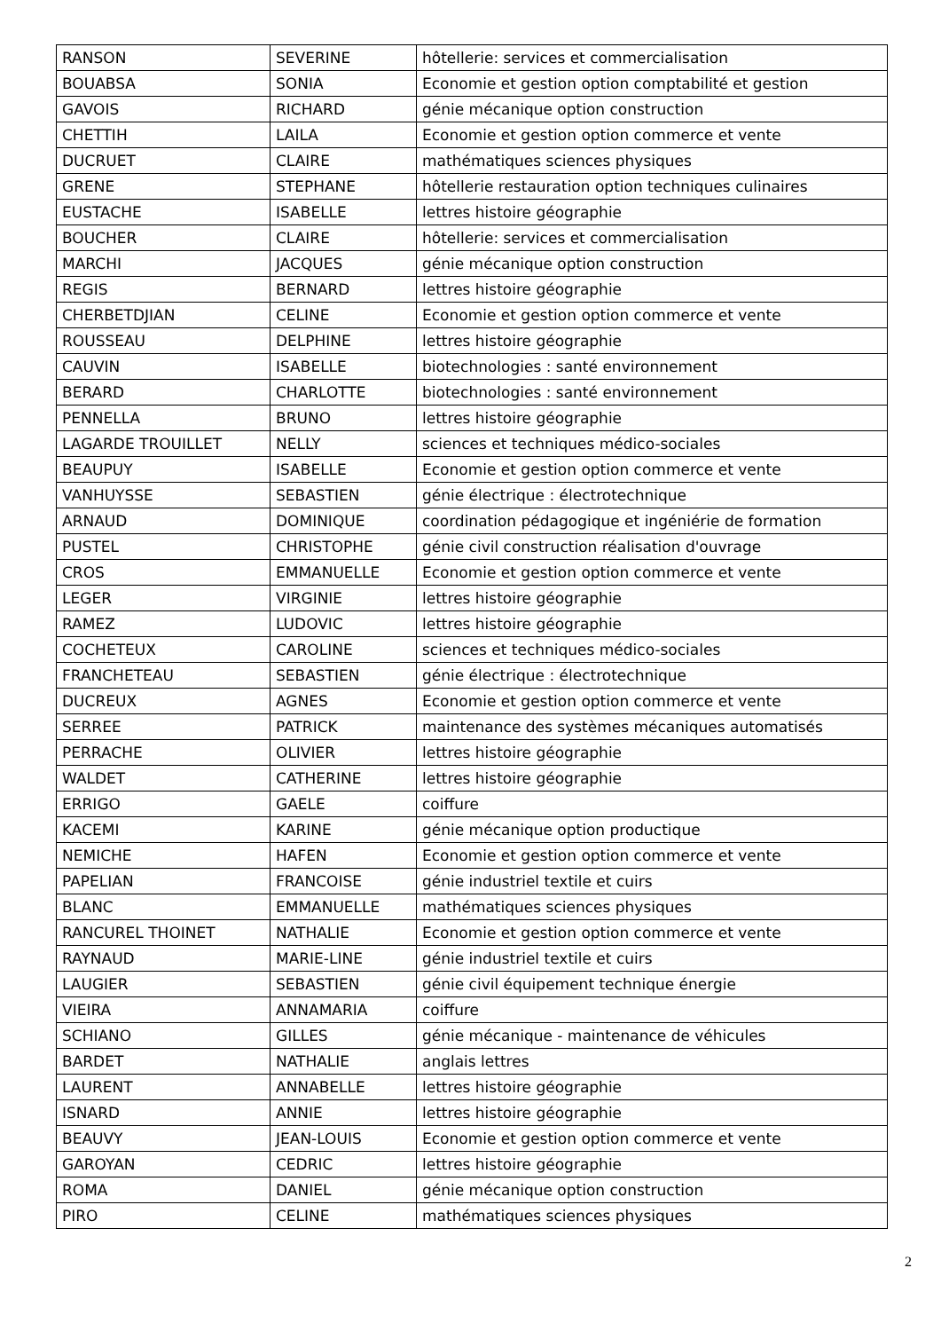| RANSON | SEVERINE | hôtellerie: services et commercialisation |
| BOUABSA | SONIA | Economie et gestion option comptabilité et gestion |
| GAVOIS | RICHARD | génie mécanique option construction |
| CHETTIH | LAILA | Economie et gestion option commerce et vente |
| DUCRUET | CLAIRE | mathématiques sciences physiques |
| GRENE | STEPHANE | hôtellerie restauration option techniques culinaires |
| EUSTACHE | ISABELLE | lettres histoire géographie |
| BOUCHER | CLAIRE | hôtellerie: services et commercialisation |
| MARCHI | JACQUES | génie mécanique option construction |
| REGIS | BERNARD | lettres histoire géographie |
| CHERBETDJIAN | CELINE | Economie et gestion option commerce et vente |
| ROUSSEAU | DELPHINE | lettres histoire géographie |
| CAUVIN | ISABELLE | biotechnologies : santé environnement |
| BERARD | CHARLOTTE | biotechnologies : santé environnement |
| PENNELLA | BRUNO | lettres histoire géographie |
| LAGARDE TROUILLET | NELLY | sciences et techniques médico-sociales |
| BEAUPUY | ISABELLE | Economie et gestion option commerce et vente |
| VANHUYSSE | SEBASTIEN | génie électrique : électrotechnique |
| ARNAUD | DOMINIQUE | coordination pédagogique et ingéniérie de formation |
| PUSTEL | CHRISTOPHE | génie civil construction réalisation d'ouvrage |
| CROS | EMMANUELLE | Economie et gestion option commerce et vente |
| LEGER | VIRGINIE | lettres histoire géographie |
| RAMEZ | LUDOVIC | lettres histoire géographie |
| COCHETEUX | CAROLINE | sciences et techniques médico-sociales |
| FRANCHETEAU | SEBASTIEN | génie électrique : électrotechnique |
| DUCREUX | AGNES | Economie et gestion option commerce et vente |
| SERREE | PATRICK | maintenance des systèmes mécaniques automatisés |
| PERRACHE | OLIVIER | lettres histoire géographie |
| WALDET | CATHERINE | lettres histoire géographie |
| ERRIGO | GAELE | coiffure |
| KACEMI | KARINE | génie mécanique option productique |
| NEMICHE | HAFEN | Economie et gestion option commerce et vente |
| PAPELIAN | FRANCOISE | génie industriel textile et cuirs |
| BLANC | EMMANUELLE | mathématiques sciences physiques |
| RANCUREL THOINET | NATHALIE | Economie et gestion option commerce et vente |
| RAYNAUD | MARIE-LINE | génie industriel textile et cuirs |
| LAUGIER | SEBASTIEN | génie civil équipement technique énergie |
| VIEIRA | ANNAMARIA | coiffure |
| SCHIANO | GILLES | génie mécanique - maintenance de véhicules |
| BARDET | NATHALIE | anglais lettres |
| LAURENT | ANNABELLE | lettres histoire géographie |
| ISNARD | ANNIE | lettres histoire géographie |
| BEAUVY | JEAN-LOUIS | Economie et gestion option commerce et vente |
| GAROYAN | CEDRIC | lettres histoire géographie |
| ROMA | DANIEL | génie mécanique option construction |
| PIRO | CELINE | mathématiques sciences physiques |
2